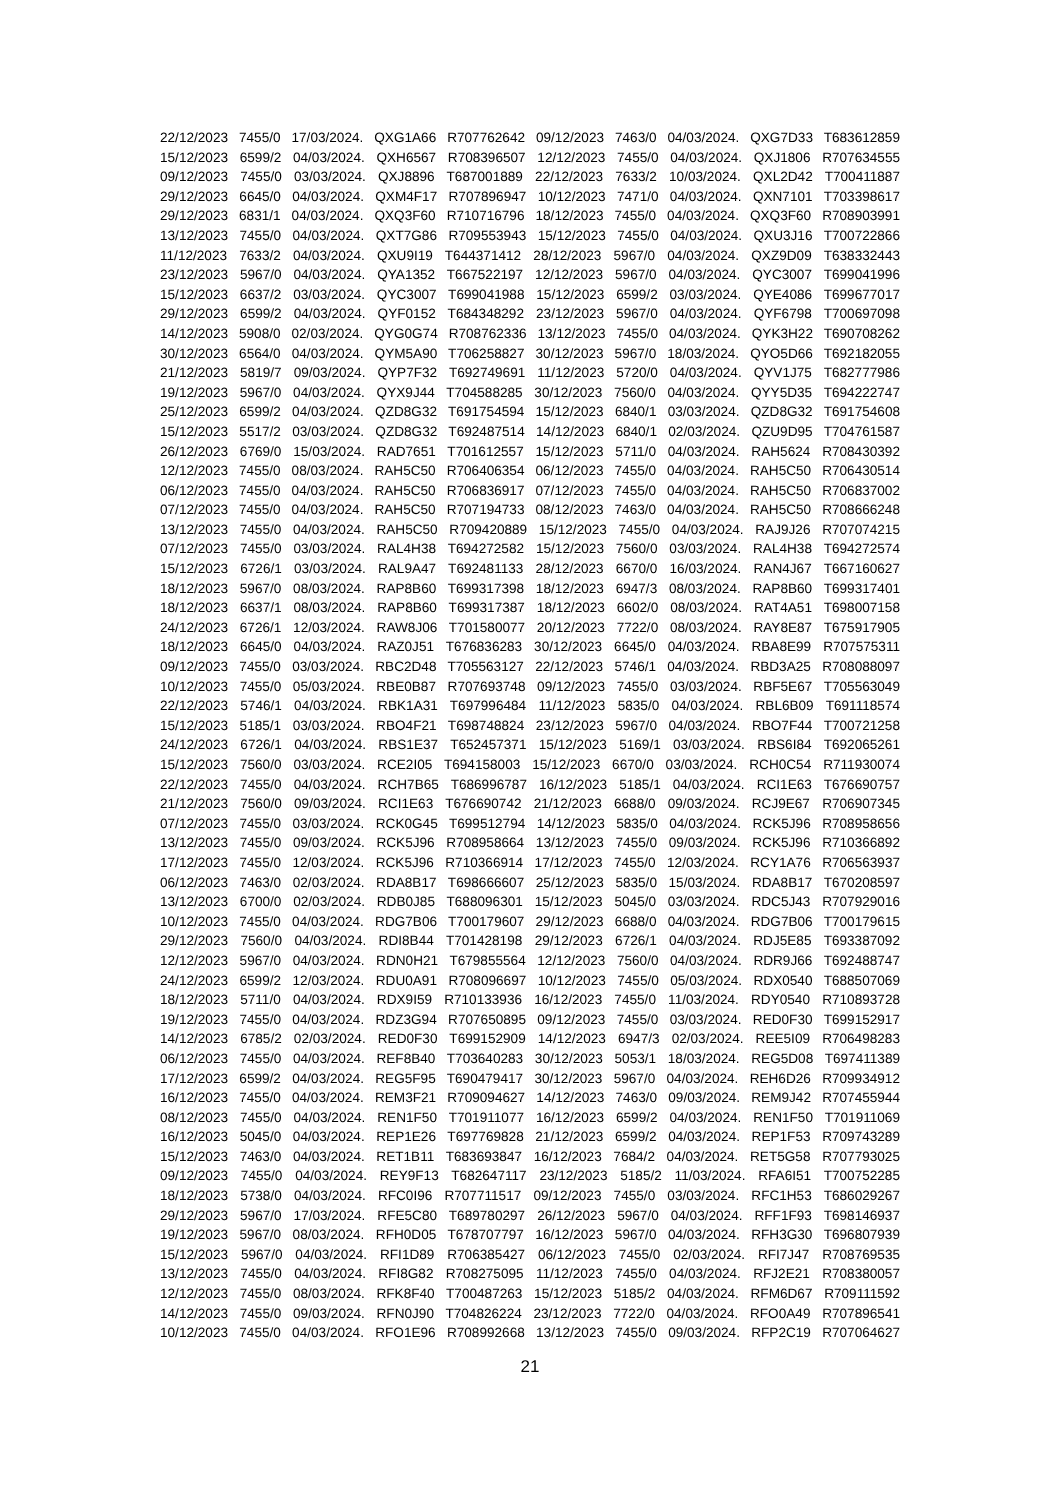22/12/2023 7455/0 17/03/2024. QXG1A66 R707762642 09/12/2023 7463/0 04/03/2024. QXG7D33 T683612859
15/12/2023 6599/2 04/03/2024. QXH6567 R708396507 12/12/2023 7455/0 04/03/2024. QXJ1806 R707634555
09/12/2023 7455/0 03/03/2024. QXJ8896 T687001889 22/12/2023 7633/2 10/03/2024. QXL2D42 T700411887
29/12/2023 6645/0 04/03/2024. QXM4F17 R707896947 10/12/2023 7471/0 04/03/2024. QXN7101 T703398617
29/12/2023 6831/1 04/03/2024. QXQ3F60 R710716796 18/12/2023 7455/0 04/03/2024. QXQ3F60 R708903991
13/12/2023 7455/0 04/03/2024. QXT7G86 R709553943 15/12/2023 7455/0 04/03/2024. QXU3J16 T700722866
11/12/2023 7633/2 04/03/2024. QXU9I19 T644371412 28/12/2023 5967/0 04/03/2024. QXZ9D09 T638332443
23/12/2023 5967/0 04/03/2024. QYA1352 T667522197 12/12/2023 5967/0 04/03/2024. QYC3007 T699041996
15/12/2023 6637/2 03/03/2024. QYC3007 T699041988 15/12/2023 6599/2 03/03/2024. QYE4086 T699677017
29/12/2023 6599/2 04/03/2024. QYF0152 T684348292 23/12/2023 5967/0 04/03/2024. QYF6798 T700697098
14/12/2023 5908/0 02/03/2024. QYG0G74 R708762336 13/12/2023 7455/0 04/03/2024. QYK3H22 T690708262
30/12/2023 6564/0 04/03/2024. QYM5A90 T706258827 30/12/2023 5967/0 18/03/2024. QYO5D66 T692182055
21/12/2023 5819/7 09/03/2024. QYP7F32 T692749691 11/12/2023 5720/0 04/03/2024. QYV1J75 T682777986
19/12/2023 5967/0 04/03/2024. QYX9J44 T704588285 30/12/2023 7560/0 04/03/2024. QYY5D35 T694222747
25/12/2023 6599/2 04/03/2024. QZD8G32 T691754594 15/12/2023 6840/1 03/03/2024. QZD8G32 T691754608
15/12/2023 5517/2 03/03/2024. QZD8G32 T692487514 14/12/2023 6840/1 02/03/2024. QZU9D95 T704761587
26/12/2023 6769/0 15/03/2024. RAD7651 T701612557 15/12/2023 5711/0 04/03/2024. RAH5624 R708430392
12/12/2023 7455/0 08/03/2024. RAH5C50 R706406354 06/12/2023 7455/0 04/03/2024. RAH5C50 R706430514
06/12/2023 7455/0 04/03/2024. RAH5C50 R706836917 07/12/2023 7455/0 04/03/2024. RAH5C50 R706837002
07/12/2023 7455/0 04/03/2024. RAH5C50 R707194733 08/12/2023 7463/0 04/03/2024. RAH5C50 R708666248
13/12/2023 7455/0 04/03/2024. RAH5C50 R709420889 15/12/2023 7455/0 04/03/2024. RAJ9J26 R707074215
07/12/2023 7455/0 03/03/2024. RAL4H38 T694272582 15/12/2023 7560/0 03/03/2024. RAL4H38 T694272574
15/12/2023 6726/1 03/03/2024. RAL9A47 T692481133 28/12/2023 6670/0 16/03/2024. RAN4J67 T667160627
18/12/2023 5967/0 08/03/2024. RAP8B60 T699317398 18/12/2023 6947/3 08/03/2024. RAP8B60 T699317401
18/12/2023 6637/1 08/03/2024. RAP8B60 T699317387 18/12/2023 6602/0 08/03/2024. RAT4A51 T698007158
24/12/2023 6726/1 12/03/2024. RAW8J06 T701580077 20/12/2023 7722/0 08/03/2024. RAY8E87 T675917905
18/12/2023 6645/0 04/03/2024. RAZ0J51 T676836283 30/12/2023 6645/0 04/03/2024. RBA8E99 R707575311
09/12/2023 7455/0 03/03/2024. RBC2D48 T705563127 22/12/2023 5746/1 04/03/2024. RBD3A25 R708088097
10/12/2023 7455/0 05/03/2024. RBE0B87 R707693748 09/12/2023 7455/0 03/03/2024. RBF5E67 T705563049
22/12/2023 5746/1 04/03/2024. RBK1A31 T697996484 11/12/2023 5835/0 04/03/2024. RBL6B09 T691118574
15/12/2023 5185/1 03/03/2024. RBO4F21 T698748824 23/12/2023 5967/0 04/03/2024. RBO7F44 T700721258
24/12/2023 6726/1 04/03/2024. RBS1E37 T652457371 15/12/2023 5169/1 03/03/2024. RBS6I84 T692065261
15/12/2023 7560/0 03/03/2024. RCE2I05 T694158003 15/12/2023 6670/0 03/03/2024. RCH0C54 R711930074
22/12/2023 7455/0 04/03/2024. RCH7B65 T686996787 16/12/2023 5185/1 04/03/2024. RCI1E63 T676690757
21/12/2023 7560/0 09/03/2024. RCI1E63 T676690742 21/12/2023 6688/0 09/03/2024. RCJ9E67 R706907345
07/12/2023 7455/0 03/03/2024. RCK0G45 T699512794 14/12/2023 5835/0 04/03/2024. RCK5J96 R708958656
13/12/2023 7455/0 09/03/2024. RCK5J96 R708958664 13/12/2023 7455/0 09/03/2024. RCK5J96 R710366892
17/12/2023 7455/0 12/03/2024. RCK5J96 R710366914 17/12/2023 7455/0 12/03/2024. RCY1A76 R706563937
06/12/2023 7463/0 02/03/2024. RDA8B17 T698666607 25/12/2023 5835/0 15/03/2024. RDA8B17 T670208597
13/12/2023 6700/0 02/03/2024. RDB0J85 T688096301 15/12/2023 5045/0 03/03/2024. RDC5J43 R707929016
10/12/2023 7455/0 04/03/2024. RDG7B06 T700179607 29/12/2023 6688/0 04/03/2024. RDG7B06 T700179615
29/12/2023 7560/0 04/03/2024. RDI8B44 T701428198 29/12/2023 6726/1 04/03/2024. RDJ5E85 T693387092
12/12/2023 5967/0 04/03/2024. RDN0H21 T679855564 12/12/2023 7560/0 04/03/2024. RDR9J66 T692488747
24/12/2023 6599/2 12/03/2024. RDU0A91 R708096697 10/12/2023 7455/0 05/03/2024. RDX0540 T688507069
18/12/2023 5711/0 04/03/2024. RDX9I59 R710133936 16/12/2023 7455/0 11/03/2024. RDY0540 R710893728
19/12/2023 7455/0 04/03/2024. RDZ3G94 R707650895 09/12/2023 7455/0 03/03/2024. RED0F30 T699152917
14/12/2023 6785/2 02/03/2024. RED0F30 T699152909 14/12/2023 6947/3 02/03/2024. REE5I09 R706498283
06/12/2023 7455/0 04/03/2024. REF8B40 T703640283 30/12/2023 5053/1 18/03/2024. REG5D08 T697411389
17/12/2023 6599/2 04/03/2024. REG5F95 T690479417 30/12/2023 5967/0 04/03/2024. REH6D26 R709934912
16/12/2023 7455/0 04/03/2024. REM3F21 R709094627 14/12/2023 7463/0 09/03/2024. REM9J42 R707455944
08/12/2023 7455/0 04/03/2024. REN1F50 T701911077 16/12/2023 6599/2 04/03/2024. REN1F50 T701911069
16/12/2023 5045/0 04/03/2024. REP1E26 T697769828 21/12/2023 6599/2 04/03/2024. REP1F53 R709743289
15/12/2023 7463/0 04/03/2024. RET1B11 T683693847 16/12/2023 7684/2 04/03/2024. RET5G58 R707793025
09/12/2023 7455/0 04/03/2024. REY9F13 T682647117 23/12/2023 5185/2 11/03/2024. RFA6I51 T700752285
18/12/2023 5738/0 04/03/2024. RFC0I96 R707711517 09/12/2023 7455/0 03/03/2024. RFC1H53 T686029267
29/12/2023 5967/0 17/03/2024. RFE5C80 T689780297 26/12/2023 5967/0 04/03/2024. RFF1F93 T698146937
19/12/2023 5967/0 08/03/2024. RFH0D05 T678707797 16/12/2023 5967/0 04/03/2024. RFH3G30 T696807939
15/12/2023 5967/0 04/03/2024. RFI1D89 R706385427 06/12/2023 7455/0 02/03/2024. RFI7J47 R708769535
13/12/2023 7455/0 04/03/2024. RFI8G82 R708275095 11/12/2023 7455/0 04/03/2024. RFJ2E21 R708380057
12/12/2023 7455/0 08/03/2024. RFK8F40 T700487263 15/12/2023 5185/2 04/03/2024. RFM6D67 R709111592
14/12/2023 7455/0 09/03/2024. RFN0J90 T704826224 23/12/2023 7722/0 04/03/2024. RFO0A49 R707896541
10/12/2023 7455/0 04/03/2024. RFO1E96 R708992668 13/12/2023 7455/0 09/03/2024. RFP2C19 R707064627
21